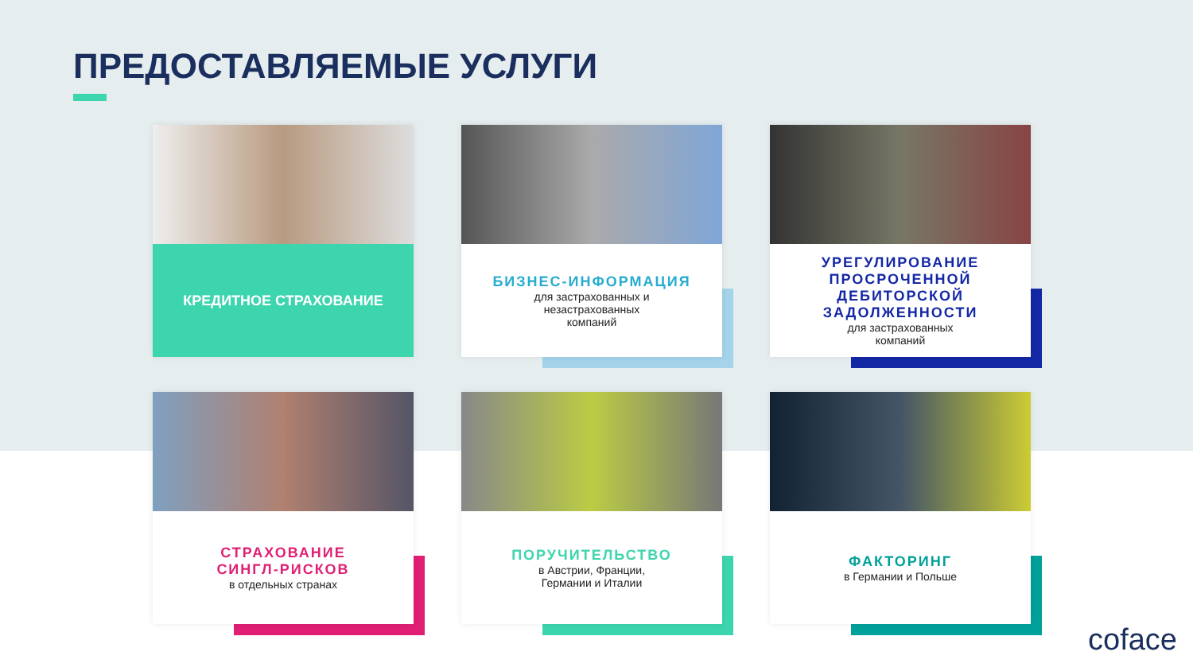ПРЕДОСТАВЛЯЕМЫЕ УСЛУГИ
КРЕДИТНОЕ СТРАХОВАНИЕ
БИЗНЕС-ИНФОРМАЦИЯ
для застрахованных и
незастрахованных
компаний
УРЕГУЛИРОВАНИЕ ПРОСРОЧЕННОЙ ДЕБИТОРСКОЙ ЗАДОЛЖЕННОСТИ
для застрахованных
компаний
СТРАХОВАНИЕ
СИНГЛ-РИСКОВ
в отдельных странах
ПОРУЧИТЕЛЬСТВО
в Австрии, Франции,
Германии и Италии
ФАКТОРИНГ
в Германии и Польше
coface